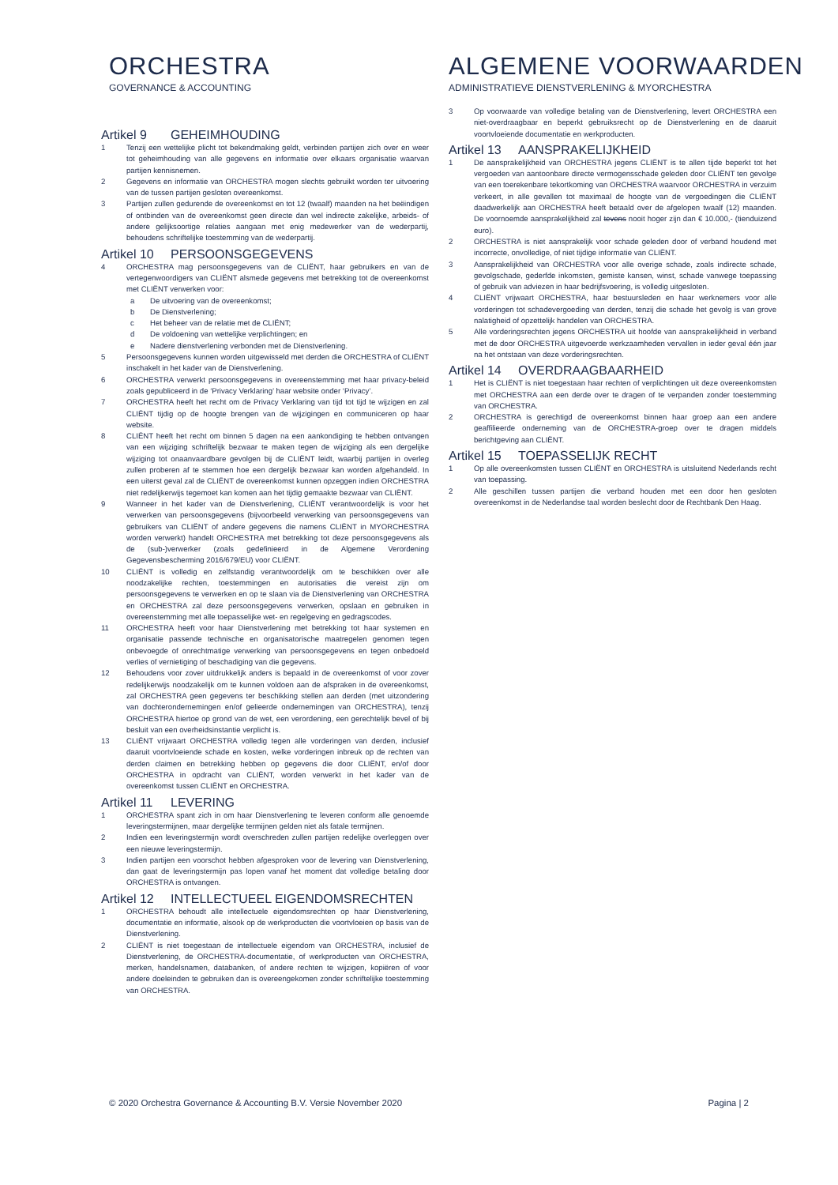ORCHESTRA
GOVERNANCE & ACCOUNTING
ALGEMENE VOORWAARDEN
ADMINISTRATIEVE DIENSTVERLENING & MYORCHESTRA
Artikel 9 GEHEIMHOUDING
1 Tenzij een wettelijke plicht tot bekendmaking geldt, verbinden partijen zich over en weer tot geheimhouding van alle gegevens en informatie over elkaars organisatie waarvan partijen kennisnemen.
2 Gegevens en informatie van ORCHESTRA mogen slechts gebruikt worden ter uitvoering van de tussen partijen gesloten overeenkomst.
3 Partijen zullen gedurende de overeenkomst en tot 12 (twaalf) maanden na het beëindigen of ontbinden van de overeenkomst geen directe dan wel indirecte zakelijke, arbeids- of andere gelijksoortige relaties aangaan met enig medewerker van de wederpartij, behoudens schriftelijke toestemming van de wederpartij.
Artikel 10 PERSOONSGEGEVENS
4 ORCHESTRA mag persoonsgegevens van de CLIËNT, haar gebruikers en van de vertegenwoordigers van CLIËNT alsmede gegevens met betrekking tot de overeenkomst met CLIËNT verwerken voor:
a De uitvoering van de overeenkomst;
b De Dienstverlening;
c Het beheer van de relatie met de CLIËNT;
d De voldoening van wettelijke verplichtingen; en
e Nadere dienstverlening verbonden met de Dienstverlening.
5 Persoonsgegevens kunnen worden uitgewisseld met derden die ORCHESTRA of CLIËNT inschakelt in het kader van de Dienstverlening.
6 ORCHESTRA verwerkt persoonsgegevens in overeenstemming met haar privacy-beleid zoals gepubliceerd in de ‘Privacy Verklaring’ haar website onder ‘Privacy’.
7 ORCHESTRA heeft het recht om de Privacy Verklaring van tijd tot tijd te wijzigen en zal CLIËNT tijdig op de hoogte brengen van de wijzigingen en communiceren op haar website.
8 CLIËNT heeft het recht om binnen 5 dagen na een aankondiging te hebben ontvangen van een wijziging schriftelijk bezwaar te maken tegen de wijziging als een dergelijke wijziging tot onaanvaardbare gevolgen bij de CLIËNT leidt, waarbij partijen in overleg zullen proberen af te stemmen hoe een dergelijk bezwaar kan worden afgehandeld. In een uiterst geval zal de CLIËNT de overeenkomst kunnen opzeggen indien ORCHESTRA niet redelijkerwijs tegemoet kan komen aan het tijdig gemaakte bezwaar van CLIËNT.
9 Wanneer in het kader van de Dienstverlening, CLIËNT verantwoordelijk is voor het verwerken van persoonsgegevens (bijvoorbeeld verwerking van persoonsgegevens van gebruikers van CLIËNT of andere gegevens die namens CLIËNT in MYORCHESTRA worden verwerkt) handelt ORCHESTRA met betrekking tot deze persoonsgegevens als de (sub-)verwerker (zoals gedefinieerd in de Algemene Verordening Gegevensbescherming 2016/679/EU) voor CLIËNT.
10 CLIËNT is volledig en zelfstandig verantwoordelijk om te beschikken over alle noodzakelijke rechten, toestemmingen en autorisaties die vereist zijn om persoonsgegevens te verwerken en op te slaan via de Dienstverlening van ORCHESTRA en ORCHESTRA zal deze persoonsgegevens verwerken, opslaan en gebruiken in overeenstemming met alle toepasselijke wet- en regelgeving en gedragscodes.
11 ORCHESTRA heeft voor haar Dienstverlening met betrekking tot haar systemen en organisatie passende technische en organisatorische maatregelen genomen tegen onbevoegde of onrechtmatige verwerking van persoonsgegevens en tegen onbedoeld verlies of vernietiging of beschadiging van die gegevens.
12 Behoudens voor zover uitdrukkelijk anders is bepaald in de overeenkomst of voor zover redelijkerwijs noodzakelijk om te kunnen voldoen aan de afspraken in de overeenkomst, zal ORCHESTRA geen gegevens ter beschikking stellen aan derden (met uitzondering van dochterondernemingen en/of gelieerde ondernemingen van ORCHESTRA), tenzij ORCHESTRA hiertoe op grond van de wet, een verordening, een gerechtelijk bevel of bij besluit van een overheidsinstantie verplicht is.
13 CLIËNT vrijwaart ORCHESTRA volledig tegen alle vorderingen van derden, inclusief daaruit voortvloeiende schade en kosten, welke vorderingen inbreuk op de rechten van derden claimen en betrekking hebben op gegevens die door CLIËNT, en/of door ORCHESTRA in opdracht van CLIËNT, worden verwerkt in het kader van de overeenkomst tussen CLIËNT en ORCHESTRA.
Artikel 11 LEVERING
1 ORCHESTRA spant zich in om haar Dienstverlening te leveren conform alle genoemde leveringstermijnen, maar dergelijke termijnen gelden niet als fatale termijnen.
2 Indien een leveringstermijn wordt overschreden zullen partijen redelijke overleggen over een nieuwe leveringstermijn.
3 Indien partijen een voorschot hebben afgesproken voor de levering van Dienstverlening, dan gaat de leveringstermijn pas lopen vanaf het moment dat volledige betaling door ORCHESTRA is ontvangen.
Artikel 12 INTELLECTUEEL EIGENDOMSRECHTEN
1 ORCHESTRA behoudt alle intellectuele eigendomsrechten op haar Dienstverlening, documentatie en informatie, alsook op de werkproducten die voortvloeien op basis van de Dienstverlening.
2 CLIËNT is niet toegestaan de intellectuele eigendom van ORCHESTRA, inclusief de Dienstverlening, de ORCHESTRA-documentatie, of werkproducten van ORCHESTRA, merken, handelsnamen, databanken, of andere rechten te wijzigen, kopiëren of voor andere doeleinden te gebruiken dan is overeengekomen zonder schriftelijke toestemming van ORCHESTRA.
3 Op voorwaarde van volledige betaling van de Dienstverlening, levert ORCHESTRA een niet-overdraagbaar en beperkt gebruiksrecht op de Dienstverlening en de daaruit voortvloeiende documentatie en werkproducten.
Artikel 13 AANSPRAKELIJKHEID
1 De aansprakelijkheid van ORCHESTRA jegens CLIËNT is te allen tijde beperkt tot het vergoeden van aantoonbare directe vermogensschade geleden door CLIËNT ten gevolge van een toerekenbare tekortkoming van ORCHESTRA waarvoor ORCHESTRA in verzuim verkeert, in alle gevallen tot maximaal de hoogte van de vergoedingen die CLIËNT daadwerkelijk aan ORCHESTRA heeft betaald over de afgelopen twaalf (12) maanden. De voornoemde aansprakelijkheid zal tevens nooit hoger zijn dan € 10.000,- (tienduizend euro).
2 ORCHESTRA is niet aansprakelijk voor schade geleden door of verband houdend met incorrecte, onvolledige, of niet tijdige informatie van CLIËNT.
3 Aansprakelijkheid van ORCHESTRA voor alle overige schade, zoals indirecte schade, gevolgschade, gederfde inkomsten, gemiste kansen, winst, schade vanwege toepassing of gebruik van adviezen in haar bedrijfsvoering, is volledig uitgesloten.
4 CLIËNT vrijwaart ORCHESTRA, haar bestuursleden en haar werknemers voor alle vorderingen tot schadevergoeding van derden, tenzij die schade het gevolg is van grove nalatigheid of opzettelijk handelen van ORCHESTRA.
5 Alle vorderingsrechten jegens ORCHESTRA uit hoofde van aansprakelijkheid in verband met de door ORCHESTRA uitgevoerde werkzaamheden vervallen in ieder geval één jaar na het ontstaan van deze vorderingsrechten.
Artikel 14 OVERDRAAGBAARHEID
1 Het is CLIËNT is niet toegestaan haar rechten of verplichtingen uit deze overeenkomsten met ORCHESTRA aan een derde over te dragen of te verpanden zonder toestemming van ORCHESTRA.
2 ORCHESTRA is gerechtigd de overeenkomst binnen haar groep aan een andere geaffilieerde onderneming van de ORCHESTRA-groep over te dragen middels berichtgeving aan CLIËNT.
Artikel 15 TOEPASSELIJK RECHT
1 Op alle overeenkomsten tussen CLIËNT en ORCHESTRA is uitsluitend Nederlands recht van toepassing.
2 Alle geschillen tussen partijen die verband houden met een door hen gesloten overeenkomst in de Nederlandse taal worden beslecht door de Rechtbank Den Haag.
© 2020 Orchestra Governance & Accounting B.V. Versie November 2020
Pagina | 2